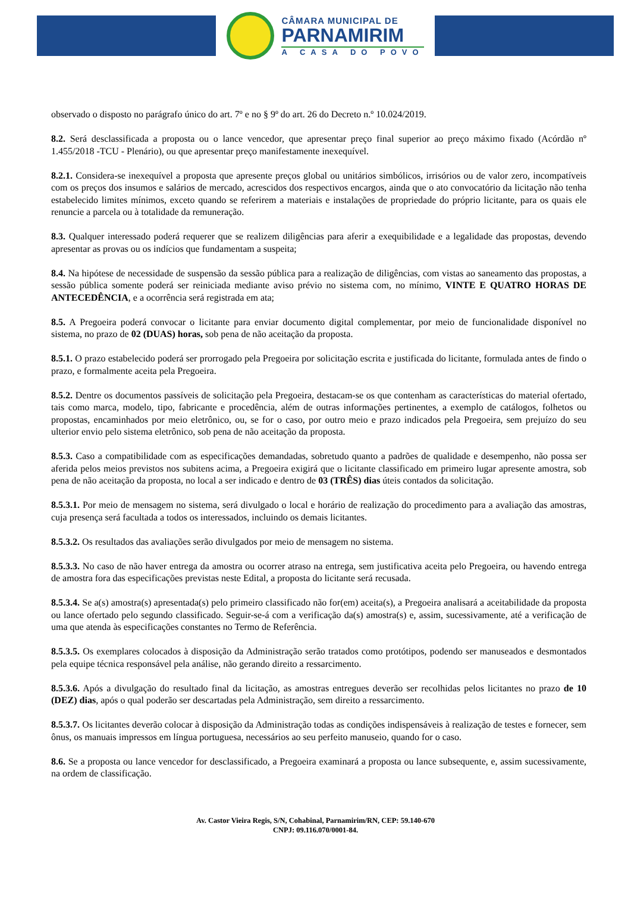CÂMARA MUNICIPAL DE
PARNAMIRIM
A CASA DO POVO
observado o disposto no parágrafo único do art. 7º e no § 9º do art. 26 do Decreto n.º 10.024/2019.
8.2. Será desclassificada a proposta ou o lance vencedor, que apresentar preço final superior ao preço máximo fixado (Acórdão nº 1.455/2018 -TCU - Plenário), ou que apresentar preço manifestamente inexequível.
8.2.1. Considera-se inexequível a proposta que apresente preços global ou unitários simbólicos, irrisórios ou de valor zero, incompatíveis com os preços dos insumos e salários de mercado, acrescidos dos respectivos encargos, ainda que o ato convocatório da licitação não tenha estabelecido limites mínimos, exceto quando se referirem a materiais e instalações de propriedade do próprio licitante, para os quais ele renuncie a parcela ou à totalidade da remuneração.
8.3. Qualquer interessado poderá requerer que se realizem diligências para aferir a exequibilidade e a legalidade das propostas, devendo apresentar as provas ou os indícios que fundamentam a suspeita;
8.4. Na hipótese de necessidade de suspensão da sessão pública para a realização de diligências, com vistas ao saneamento das propostas, a sessão pública somente poderá ser reiniciada mediante aviso prévio no sistema com, no mínimo, VINTE E QUATRO HORAS DE ANTECEDÊNCIA, e a ocorrência será registrada em ata;
8.5. A Pregoeira poderá convocar o licitante para enviar documento digital complementar, por meio de funcionalidade disponível no sistema, no prazo de 02 (DUAS) horas, sob pena de não aceitação da proposta.
8.5.1. O prazo estabelecido poderá ser prorrogado pela Pregoeira por solicitação escrita e justificada do licitante, formulada antes de findo o prazo, e formalmente aceita pela Pregoeira.
8.5.2. Dentre os documentos passíveis de solicitação pela Pregoeira, destacam-se os que contenham as características do material ofertado, tais como marca, modelo, tipo, fabricante e procedência, além de outras informações pertinentes, a exemplo de catálogos, folhetos ou propostas, encaminhados por meio eletrônico, ou, se for o caso, por outro meio e prazo indicados pela Pregoeira, sem prejuízo do seu ulterior envio pelo sistema eletrônico, sob pena de não aceitação da proposta.
8.5.3. Caso a compatibilidade com as especificações demandadas, sobretudo quanto a padrões de qualidade e desempenho, não possa ser aferida pelos meios previstos nos subitens acima, a Pregoeira exigirá que o licitante classificado em primeiro lugar apresente amostra, sob pena de não aceitação da proposta, no local a ser indicado e dentro de 03 (TRÊS) dias úteis contados da solicitação.
8.5.3.1. Por meio de mensagem no sistema, será divulgado o local e horário de realização do procedimento para a avaliação das amostras, cuja presença será facultada a todos os interessados, incluindo os demais licitantes.
8.5.3.2. Os resultados das avaliações serão divulgados por meio de mensagem no sistema.
8.5.3.3. No caso de não haver entrega da amostra ou ocorrer atraso na entrega, sem justificativa aceita pelo Pregoeira, ou havendo entrega de amostra fora das especificações previstas neste Edital, a proposta do licitante será recusada.
8.5.3.4. Se a(s) amostra(s) apresentada(s) pelo primeiro classificado não for(em) aceita(s), a Pregoeira analisará a aceitabilidade da proposta ou lance ofertado pelo segundo classificado. Seguir-se-á com a verificação da(s) amostra(s) e, assim, sucessivamente, até a verificação de uma que atenda às especificações constantes no Termo de Referência.
8.5.3.5. Os exemplares colocados à disposição da Administração serão tratados como protótipos, podendo ser manuseados e desmontados pela equipe técnica responsável pela análise, não gerando direito a ressarcimento.
8.5.3.6. Após a divulgação do resultado final da licitação, as amostras entregues deverão ser recolhidas pelos licitantes no prazo de 10 (DEZ) dias, após o qual poderão ser descartadas pela Administração, sem direito a ressarcimento.
8.5.3.7. Os licitantes deverão colocar à disposição da Administração todas as condições indispensáveis à realização de testes e fornecer, sem ônus, os manuais impressos em língua portuguesa, necessários ao seu perfeito manuseio, quando for o caso.
8.6. Se a proposta ou lance vencedor for desclassificado, a Pregoeira examinará a proposta ou lance subsequente, e, assim sucessivamente, na ordem de classificação.
Av. Castor Vieira Regis, S/N, Cohabinal, Parnamirim/RN, CEP: 59.140-670
CNPJ: 09.116.070/0001-84.